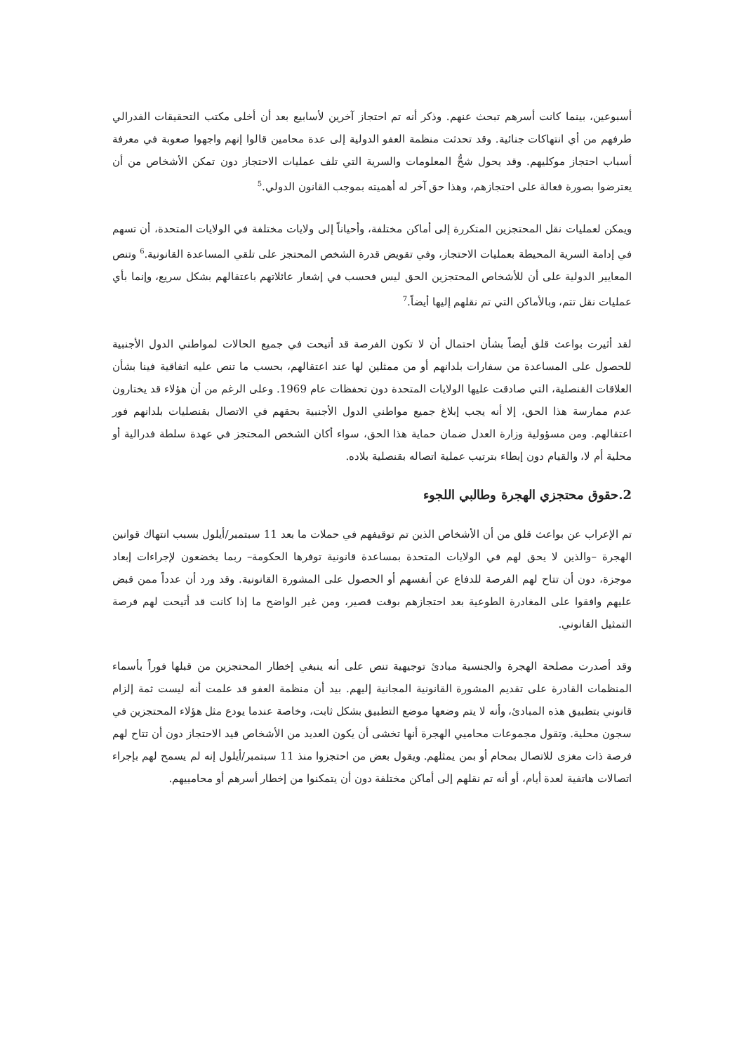أسبوعين، بينما كانت أسرهم تبحث عنهم. وذكر أنه تم احتجاز آخرين لأسابيع بعد أن أخلى مكتب التحقيقات الفدرالي طرفهم من أي انتهاكات جنائية. وقد تحدثت منظمة العفو الدولية إلى عدة محامين قالوا إنهم واجهوا صعوبة في معرفة أسباب احتجاز موكليهم. وقد يحول شحُّ المعلومات والسرية التي تلف عمليات الاحتجاز دون تمكن الأشخاص من أن يعترضوا بصورة فعالة على احتجازهم، وهذا حق آخر له أهميته بموجب القانون الدولي.<sup>5</sup>
ويمكن لعمليات نقل المحتجزين المتكررة إلى أماكن مختلفة، وأحياناً إلى ولايات مختلفة في الولايات المتحدة، أن تسهم في إدامة السرية المحيطة بعمليات الاحتجاز، وفي تقويض قدرة الشخص المحتجز على تلقي المساعدة القانونية.<sup>6</sup> وتنص المعايير الدولية على أن للأشخاص المحتجزين الحق ليس فحسب في إشعار عائلاتهم باعتقالهم بشكل سريع، وإنما بأي عمليات نقل تتم، وبالأماكن التي تم نقلهم إليها أيضاً.<sup>7</sup>
لقد أثيرت بواعث قلق أيضاً بشأن احتمال أن لا تكون الفرصة قد أتيحت في جميع الحالات لمواطني الدول الأجنبية للحصول على المساعدة من سفارات بلدانهم أو من ممثلين لها عند اعتقالهم، بحسب ما تنص عليه اتفاقية فينا بشأن العلاقات القنصلية، التي صادقت عليها الولايات المتحدة دون تحفظات عام 1969. وعلى الرغم من أن هؤلاء قد يختارون عدم ممارسة هذا الحق، إلا أنه يجب إبلاغ جميع مواطني الدول الأجنبية بحقهم في الاتصال بقنصليات بلدانهم فور اعتقالهم. ومن مسؤولية وزارة العدل ضمان حماية هذا الحق، سواء أكان الشخص المحتجز في عهدة سلطة فدرالية أو محلية أم لا، والقيام دون إبطاء بترتيب عملية اتصاله بقنصلية بلاده.
2.حقوق محتجزي الهجرة وطالبي اللجوء
تم الإعراب عن بواعث قلق من أن الأشخاص الذين تم توقيفهم في حملات ما بعد 11 سبتمبر/أيلول بسبب انتهاك قوانين الهجرة –والذين لا يحق لهم في الولايات المتحدة بمساعدة قانونية توفرها الحكومة– ربما يخضعون لإجراءات إبعاد موجزة، دون أن تتاح لهم الفرصة للدفاع عن أنفسهم أو الحصول على المشورة القانونية. وقد ورد أن عدداً ممن قبض عليهم وافقوا على المغادرة الطوعية بعد احتجازهم بوقت قصير، ومن غير الواضح ما إذا كانت قد أتيحت لهم فرصة التمثيل القانوني.
وقد أصدرت مصلحة الهجرة والجنسية مبادئ توجيهية تنص على أنه ينبغي إخطار المحتجزين من قبلها فوراً بأسماء المنظمات القادرة على تقديم المشورة القانونية المجانية إليهم. بيد أن منظمة العفو قد علمت أنه ليست ثمة إلزام قانوني بتطبيق هذه المبادئ، وأنه لا يتم وضعها موضع التطبيق بشكل ثابت، وخاصة عندما يودع مثل هؤلاء المحتجزين في سجون محلية. وتقول مجموعات محاميي الهجرة أنها تخشى أن يكون العديد من الأشخاص قيد الاحتجاز دون أن تتاح لهم فرصة ذات مغزى للاتصال بمحام أو بمن يمثلهم. ويقول بعض من احتجزوا منذ 11 سبتمبر/أيلول إنه لم يسمح لهم بإجراء اتصالات هاتفية لعدة أيام، أو أنه تم نقلهم إلى أماكن مختلفة دون أن يتمكنوا من إخطار أسرهم أو محامييهم.